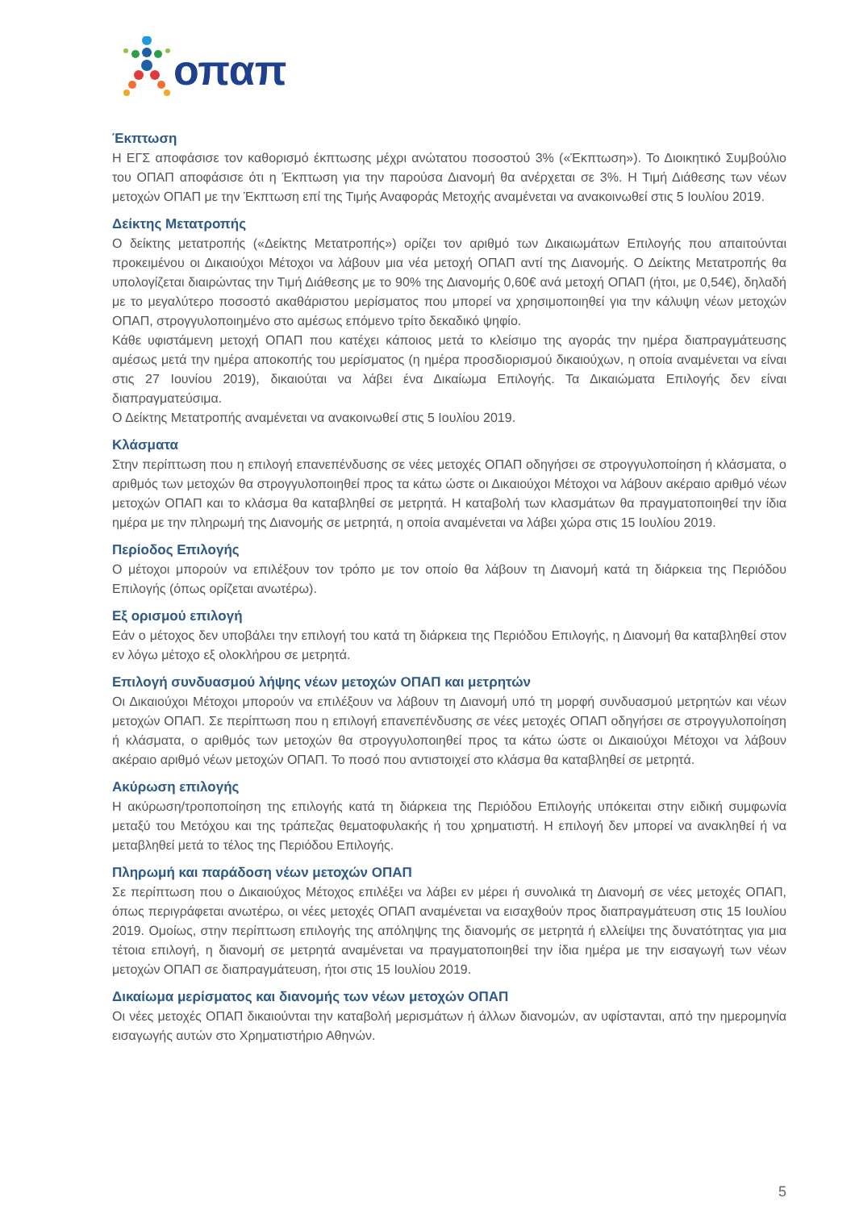οπαπ
Έκπτωση
Η ΕΓΣ αποφάσισε τον καθορισμό έκπτωσης μέχρι ανώτατου ποσοστού 3% («Έκπτωση»). Το Διοικητικό Συμβούλιο του ΟΠΑΠ αποφάσισε ότι η Έκπτωση για την παρούσα Διανομή θα ανέρχεται σε 3%. Η Τιμή Διάθεσης των νέων μετοχών ΟΠΑΠ με την Έκπτωση επί της Τιμής Αναφοράς Μετοχής αναμένεται να ανακοινωθεί στις 5 Ιουλίου 2019.
Δείκτης Μετατροπής
Ο δείκτης μετατροπής («Δείκτης Μετατροπής») ορίζει τον αριθμό των Δικαιωμάτων Επιλογής που απαιτούνται προκειμένου οι Δικαιούχοι Μέτοχοι να λάβουν μια νέα μετοχή ΟΠΑΠ αντί της Διανομής. Ο Δείκτης Μετατροπής θα υπολογίζεται διαιρώντας την Τιμή Διάθεσης με το 90% της Διανομής 0,60€ ανά μετοχή ΟΠΑΠ (ήτοι, με 0,54€), δηλαδή με το μεγαλύτερο ποσοστό ακαθάριστου μερίσματος που μπορεί να χρησιμοποιηθεί για την κάλυψη νέων μετοχών ΟΠΑΠ, στρογγυλοποιημένο στο αμέσως επόμενο τρίτο δεκαδικό ψηφίο.
Κάθε υφιστάμενη μετοχή ΟΠΑΠ που κατέχει κάποιος μετά το κλείσιμο της αγοράς την ημέρα διαπραγμάτευσης αμέσως μετά την ημέρα αποκοπής του μερίσματος (η ημέρα προσδιορισμού δικαιούχων, η οποία αναμένεται να είναι στις 27 Ιουνίου 2019), δικαιούται να λάβει ένα Δικαίωμα Επιλογής. Τα Δικαιώματα Επιλογής δεν είναι διαπραγματεύσιμα.
Ο Δείκτης Μετατροπής αναμένεται να ανακοινωθεί στις 5 Ιουλίου 2019.
Κλάσματα
Στην περίπτωση που η επιλογή επανεπένδυσης σε νέες μετοχές ΟΠΑΠ οδηγήσει σε στρογγυλοποίηση ή κλάσματα, ο αριθμός των μετοχών θα στρογγυλοποιηθεί προς τα κάτω ώστε οι Δικαιούχοι Μέτοχοι να λάβουν ακέραιο αριθμό νέων μετοχών ΟΠΑΠ και το κλάσμα θα καταβληθεί σε μετρητά. Η καταβολή των κλασμάτων θα πραγματοποιηθεί την ίδια ημέρα με την πληρωμή της Διανομής σε μετρητά, η οποία αναμένεται να λάβει χώρα στις 15 Ιουλίου 2019.
Περίοδος Επιλογής
Ο μέτοχοι μπορούν να επιλέξουν τον τρόπο με τον οποίο θα λάβουν τη Διανομή κατά τη διάρκεια της Περιόδου Επιλογής (όπως ορίζεται ανωτέρω).
Εξ ορισμού επιλογή
Εάν ο μέτοχος δεν υποβάλει την επιλογή του κατά τη διάρκεια της Περιόδου Επιλογής, η Διανομή θα καταβληθεί στον εν λόγω μέτοχο εξ ολοκλήρου σε μετρητά.
Επιλογή συνδυασμού λήψης νέων μετοχών ΟΠΑΠ και μετρητών
Οι Δικαιούχοι Μέτοχοι μπορούν να επιλέξουν να λάβουν τη Διανομή υπό τη μορφή συνδυασμού μετρητών και νέων μετοχών ΟΠΑΠ. Σε περίπτωση που η επιλογή επανεπένδυσης σε νέες μετοχές ΟΠΑΠ οδηγήσει σε στρογγυλοποίηση ή κλάσματα, ο αριθμός των μετοχών θα στρογγυλοποιηθεί προς τα κάτω ώστε οι Δικαιούχοι Μέτοχοι να λάβουν ακέραιο αριθμό νέων μετοχών ΟΠΑΠ. Το ποσό που αντιστοιχεί στο κλάσμα θα καταβληθεί σε μετρητά.
Ακύρωση επιλογής
Η ακύρωση/τροποποίηση της επιλογής κατά τη διάρκεια της Περιόδου Επιλογής υπόκειται στην ειδική συμφωνία μεταξύ του Μετόχου και της τράπεζας θεματοφυλακής ή του χρηματιστή. Η επιλογή δεν μπορεί να ανακληθεί ή να μεταβληθεί μετά το τέλος της Περιόδου Επιλογής.
Πληρωμή και παράδοση νέων μετοχών ΟΠΑΠ
Σε περίπτωση που ο Δικαιούχος Μέτοχος επιλέξει να λάβει εν μέρει ή συνολικά τη Διανομή σε νέες μετοχές ΟΠΑΠ, όπως περιγράφεται ανωτέρω, οι νέες μετοχές ΟΠΑΠ αναμένεται να εισαχθούν προς διαπραγμάτευση στις 15 Ιουλίου 2019. Ομοίως, στην περίπτωση επιλογής της απόληψης της διανομής σε μετρητά ή ελλείψει της δυνατότητας για μια τέτοια επιλογή, η διανομή σε μετρητά αναμένεται να πραγματοποιηθεί την ίδια ημέρα με την εισαγωγή των νέων μετοχών ΟΠΑΠ σε διαπραγμάτευση, ήτοι στις 15 Ιουλίου 2019.
Δικαίωμα μερίσματος και διανομής των νέων μετοχών ΟΠΑΠ
Οι νέες μετοχές ΟΠΑΠ δικαιούνται την καταβολή μερισμάτων ή άλλων διανομών, αν υφίστανται, από την ημερομηνία εισαγωγής αυτών στο Χρηματιστήριο Αθηνών.
5